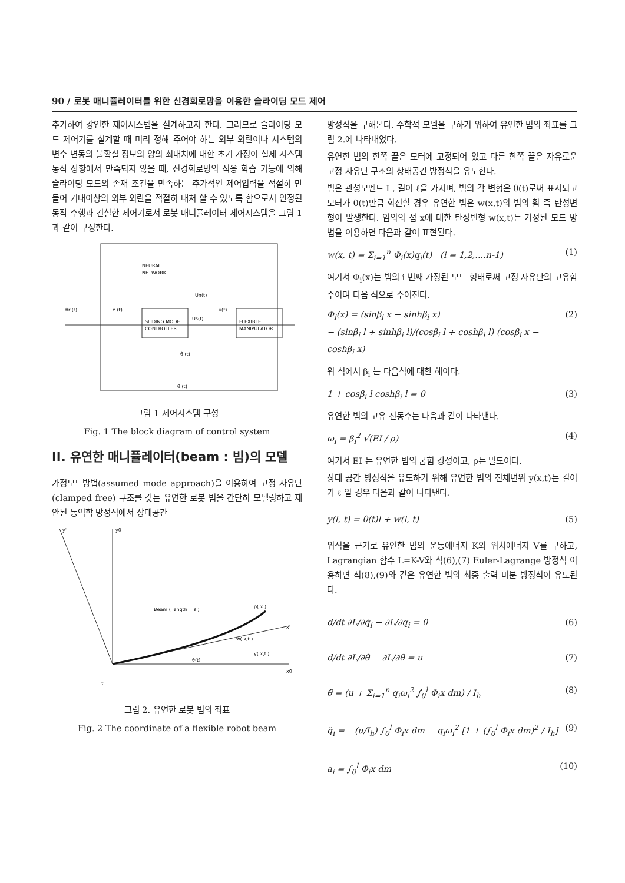90 / 로봇 매니퓰레이터를 위한 신경회로망을 이용한 슬라이딩 모드 제어
추가하여 강인한 제어시스템을 설계하고자 한다. 그러므로 슬라이딩 모드 제어기를 설계할 때 미리 정해 주어야 하는 외부 외란이나 시스템의 변수 변동의 불확실 정보의 양의 최대치에 대한 초기 가정이 실제 시스템 동작 상황에서 만족되지 않을 때, 신경회로망의 적응 학습 기능에 의해 슬라이딩 모드의 존재 조건을 만족하는 추가적인 제어입력을 적절히 만들어 기대이상의 외부 외란을 적절히 대처 할 수 있도록 함으로서 안정된 동작 수행과 견실한 제어기로서 로봇 매니퓰레이터 제어시스템을 그림 1과 같이 구성한다.
NEURAL
NETWORK
SLIDING MODE
CONTROLLER
FLEXIBLE
MANIPULATOR
θr (t)
e (t)
Us(t)
u(t)
Un(t)
θ (t)
θ (t)
그림 1 제어시스템 구성
Fig. 1 The block diagram of control system
II. 유연한 매니퓰레이터(beam : 빔)의 모델
가정모드방법(assumed mode approach)을 이용하여 고정 자유단(clamped free) 구조를 갖는 유연한 로봇 빔을 간단히 모델링하고 제안된 동역학 방정식에서 상태공간
y0
y'
x0
x'
Beam ( length = ℓ )
p( x )
w( x,t )
y( x,t )
θ(t)
τ
그림 2. 유연한 로봇 빔의 좌표
Fig. 2 The coordinate of a flexible robot beam
방정식을 구해본다. 수학적 모델을 구하기 위하여 유연한 빔의 좌표를 그림 2.에 나타내었다.
유연한 빔의 한쪽 끝은 모터에 고정되어 있고 다른 한쪽 끝은 자유로운 고정 자유단 구조의 상태공간 방정식을 유도한다.
빔은 관성모멘트 I , 길이 ℓ을 가지며, 빔의 각 변형은 θ(t)로써 표시되고 모터가 θ(t)만큼 회전할 경우 유연한 빔은 w(x,t)의 빔의 휨 즉 탄성변형이 발생한다. 임의의 점 x에 대한 탄성변형 w(x,t)는 가정된 모드 방법을 이용하면 다음과 같이 표현된다.
w(x, t) = Σ<sub>i=1</sub><sup>n</sup> Φ<sub>i</sub>(x)q<sub>i</sub>(t) (i = 1,2,....n-1) (1)
여기서 Φ<sub>i</sub>(x)는 빔의 i 번째 가정된 모드 형태로써 고정 자유단의 고유함수이며 다음 식으로 주어진다.
Φ<sub>i</sub>(x) = (sinβ<sub>i</sub> x − sinhβ<sub>i</sub> x)
− (sinβ<sub>i</sub> l + sinhβ<sub>i</sub> l)/(cosβ<sub>i</sub> l + coshβ<sub>i</sub> l) (cosβ<sub>i</sub> x − coshβ<sub>i</sub> x) (2)
위 식에서 β<sub>i</sub> 는 다음식에 대한 해이다.
1 + cosβ<sub>i</sub> l coshβ<sub>i</sub> l = 0 (3)
유연한 빔의 고유 진동수는 다음과 같이 나타낸다.
ω<sub>i</sub> = β<sub>i</sub><sup>2</sup> √(EI / ρ) (4)
여기서 EI 는 유연한 빔의 굽힘 강성이고, ρ는 밀도이다.
상태 공간 방정식을 유도하기 위해 유연한 빔의 전체변위 y(x,t)는 길이가 ℓ 일 경우 다음과 같이 나타낸다.
y(l, t) = θ(t)l + w(l, t) (5)
위식을 근거로 유연한 빔의 운동에너지 K와 위치에너지 V를 구하고, Lagrangian 함수 L=K-V와 식(6),(7) Euler-Lagrange 방정식 이용하면 식(8),(9)와 같은 유연한 빔의 최종 출력 미분 방정식이 유도된다.
d/dt ∂L/∂q̇<sub>i</sub> − ∂L/∂q<sub>i</sub> = 0 (6)
d/dt ∂L/∂θ̇ − ∂L/∂θ = u (7)
θ̈ = (u + Σ<sub>i=1</sub><sup>n</sup> q<sub>i</sub>ω<sub>i</sub><sup>2</sup> ∫<sub>0</sub><sup>l</sup> Φ<sub>i</sub>x dm) / I<sub>h</sub> (8)
q̈<sub>i</sub> = −(u/I<sub>h</sub>) ∫<sub>0</sub><sup>l</sup> Φ<sub>i</sub>x dm − q<sub>i</sub>ω<sub>i</sub><sup>2</sup> [1 + (∫<sub>0</sub><sup>l</sup> Φ<sub>i</sub>x dm)<sup>2</sup> / I<sub>h</sub>] (9)
a<sub>i</sub> = ∫<sub>0</sub><sup>l</sup> Φ<sub>i</sub>x dm (10)